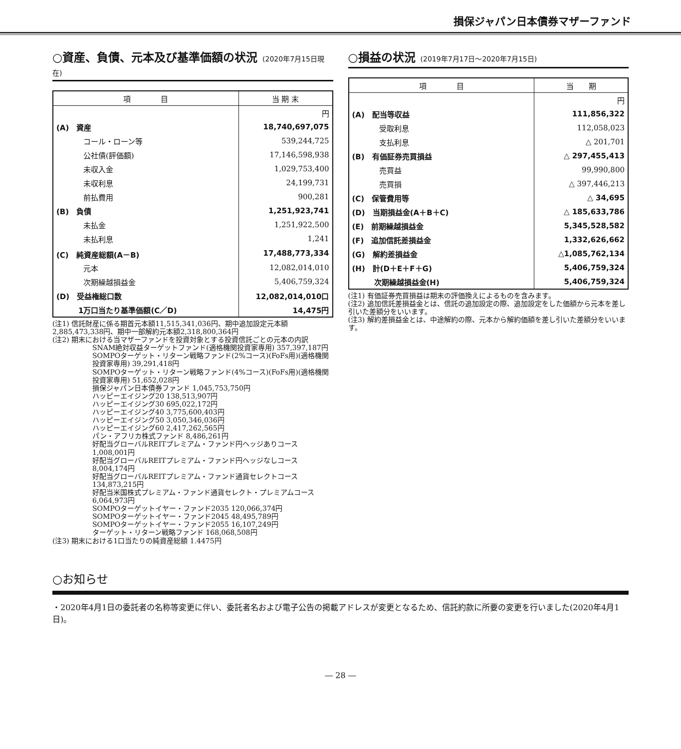損保ジャパン日本債券マザーファンド
○資産、負債、元本及び基準価額の状況 (2020年7月15日現在)
| 項 目 | 当 期 末 |
| --- | --- |
| | 円 |
| (A) 資産 | 18,740,697,075 |
| コール・ローン等 | 539,244,725 |
| 公社債(評価額) | 17,146,598,938 |
| 未収入金 | 1,029,753,400 |
| 未収利息 | 24,199,731 |
| 前払費用 | 900,281 |
| (B) 負債 | 1,251,923,741 |
| 未払金 | 1,251,922,500 |
| 未払利息 | 1,241 |
| (C) 純資産総額(A－B) | 17,488,773,334 |
| 元本 | 12,082,014,010 |
| 次期繰越損益金 | 5,406,759,324 |
| (D) 受益権総口数 | 12,082,014,010口 |
| 1万口当たり基準価額(C／D) | 14,475円 |
(注1) 信託財産に係る期首元本額11,515,341,036円、期中追加設定元本額2,885,473,338円、期中一部解約元本額2,318,800,364円
(注2) 期末における当マザーファンドを投資対象とする投資信託ごとの元本の内訳
SNAM絶対収益ターゲットファンド(適格機関投資家専用) 357,397,187円
SOMPOターゲット・リターン戦略ファンド(2%コース)(FoFs用)(適格機関投資家専用) 39,291,418円
SOMPOターゲット・リターン戦略ファンド(4%コース)(FoFs用)(適格機関投資家専用) 51,652,028円
損保ジャパン日本債券ファンド 1,045,753,750円
ハッピーエイジング20 138,513,907円
ハッピーエイジング30 695,022,172円
ハッピーエイジング40 3,775,600,403円
ハッピーエイジング50 3,050,346,036円
ハッピーエイジング60 2,417,262,565円
パン・アフリカ株式ファンド 8,486,261円
好配当グローバルREITプレミアム・ファンド円ヘッジありコース 1,008,001円
好配当グローバルREITプレミアム・ファンド円ヘッジなしコース 8,004,174円
好配当グローバルREITプレミアム・ファンド通貨セレクトコース 134,873,215円
好配当米国株式プレミアム・ファンド通貨セレクト・プレミアムコース 6,064,973円
SOMPOターゲットイヤー・ファンド2035 120,066,374円
SOMPOターゲットイヤー・ファンド2045 48,495,789円
SOMPOターゲットイヤー・ファンド2055 16,107,249円
ターゲット・リターン戦略ファンド 168,068,508円
(注3) 期末における1口当たりの純資産総額 1.4475円
○損益の状況 (2019年7月17日～2020年7月15日)
| 項 目 | 当 期 |
| --- | --- |
| | 円 |
| (A) 配当等収益 | 111,856,322 |
| 受取利息 | 112,058,023 |
| 支払利息 | △ 201,701 |
| (B) 有価証券売買損益 | △ 297,455,413 |
| 売買益 | 99,990,800 |
| 売買損 | △ 397,446,213 |
| (C) 保管費用等 | △ 34,695 |
| (D) 当期損益金(A＋B＋C) | △ 185,633,786 |
| (E) 前期繰越損益金 | 5,345,528,582 |
| (F) 追加信託差損益金 | 1,332,626,662 |
| (G) 解約差損益金 | △1,085,762,134 |
| (H) 計(D＋E＋F＋G) | 5,406,759,324 |
| 次期繰越損益金(H) | 5,406,759,324 |
(注1) 有価証券売買損益は期末の評価換えによるものを含みます。
(注2) 追加信託差損益金とは、信託の追加設定の際、追加設定をした価額から元本を差し引いた差額分をいいます。
(注3) 解約差損益金とは、中途解約の際、元本から解約価額を差し引いた差額分をいいます。
○お知らせ
・2020年4月1日の委託者の名称等変更に伴い、委託者名および電子公告の掲載アドレスが変更となるため、信託約款に所要の変更を行いました(2020年4月1日)。
― 28 ―